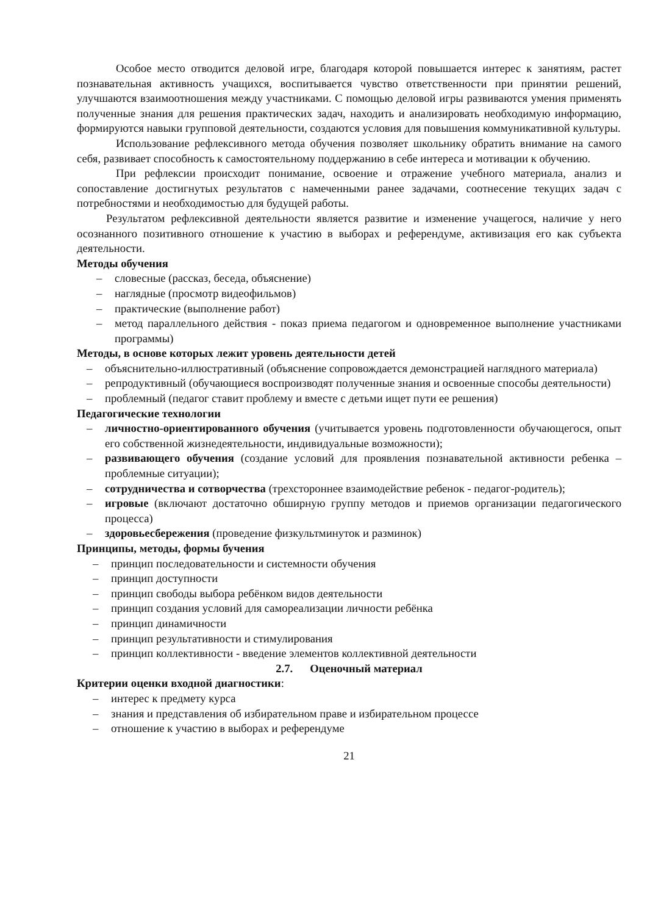Особое место отводится деловой игре, благодаря которой повышается интерес к занятиям, растет познавательная активность учащихся, воспитывается чувство ответственности при принятии решений, улучшаются взаимоотношения между участниками. С помощью деловой игры развиваются умения применять полученные знания для решения практических задач, находить и анализировать необходимую информацию, формируются навыки групповой деятельности, создаются условия для повышения коммуникативной культуры.
Использование рефлексивного метода обучения позволяет школьнику обратить внимание на самого себя, развивает способность к самостоятельному поддержанию в себе интереса и мотивации к обучению.
При рефлексии происходит понимание, освоение и отражение учебного материала, анализ и сопоставление достигнутых результатов с намеченными ранее задачами, соотнесение текущих задач с потребностями и необходимостью для будущей работы.
Результатом рефлексивной деятельности является развитие и изменение учащегося, наличие у него осознанного позитивного отношение к участию в выборах и референдуме, активизация его как субъекта деятельности.
Методы обучения
– словесные (рассказ, беседа, объяснение)
– наглядные (просмотр видеофильмов)
– практические (выполнение работ)
– метод параллельного действия - показ приема педагогом и одновременное выполнение участниками программы)
Методы, в основе которых лежит уровень деятельности детей
– объяснительно-иллюстративный (объяснение сопровождается демонстрацией наглядного материала)
– репродуктивный (обучающиеся воспроизводят полученные знания и освоенные способы деятельности)
– проблемный (педагог ставит проблему и вместе с детьми ищет пути ее решения)
Педагогические технологии
– личностно-ориентированного обучения (учитывается уровень подготовленности обучающегося, опыт его собственной жизнедеятельности, индивидуальные возможности);
– развивающего обучения (создание условий для проявления познавательной активности ребенка – проблемные ситуации);
– сотрудничества и сотворчества (трехстороннее взаимодействие ребенок - педагог-родитель);
– игровые (включают достаточно обширную группу методов и приемов организации педагогического процесса)
– здоровьесбережения (проведение физкультминуток и разминок)
Принципы, методы, формы бучения
– принцип последовательности и системности обучения
– принцип доступности
– принцип свободы выбора ребёнком видов деятельности
– принцип создания условий для самореализации личности ребёнка
– принцип динамичности
– принцип результативности и стимулирования
– принцип коллективности - введение элементов коллективной деятельности
2.7. Оценочный материал
Критерии оценки входной диагностики:
– интерес к предмету курса
– знания и представления об избирательном праве и избирательном процессе
– отношение к участию в выборах и референдуме
21